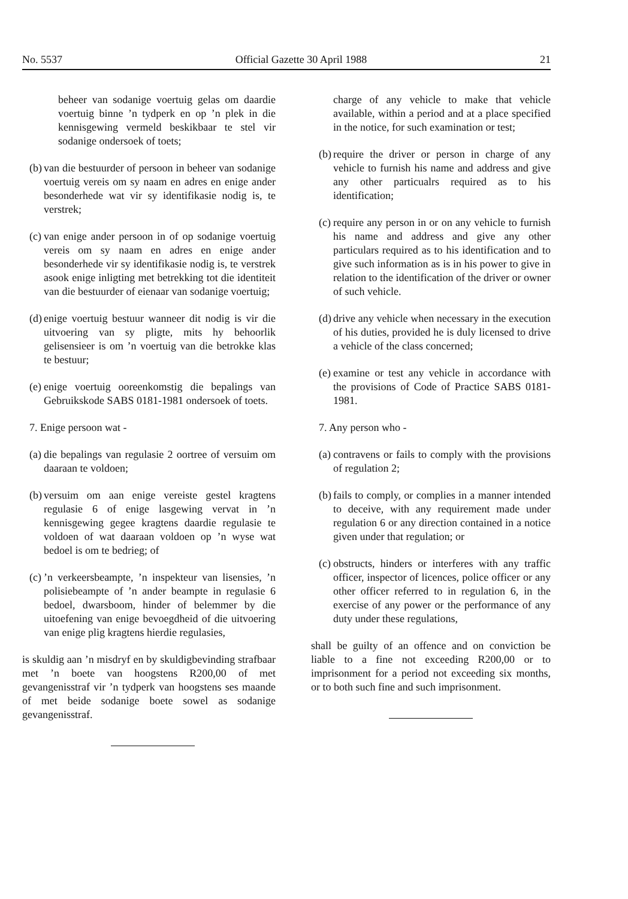No. 5537 Official Gazette 30 April 1988 21
beheer van sodanige voertuig gelas om daardie voertuig binne ’n tydperk en op ’n plek in die kennisgewing vermeld beskikbaar te stel vir sodanige ondersoek of toets;
(b) van die bestuurder of persoon in beheer van sodanige voertuig vereis om sy naam en adres en enige ander besonderhede wat vir sy identifikasie nodig is, te verstrek;
(c) van enige ander persoon in of op sodanige voertuig vereis om sy naam en adres en enige ander besonderhede vir sy identifikasie nodig is, te verstrek asook enige inligting met betrekking tot die identiteit van die bestuurder of eienaar van sodanige voertuig;
(d) enige voertuig bestuur wanneer dit nodig is vir die uitvoering van sy pligte, mits hy behoorlik gelisensieer is om ’n voertuig van die betrokke klas te bestuur;
(e) enige voertuig ooreenkomstig die bepalings van Gebruikskode SABS 0181-1981 ondersoek of toets.
7. Enige persoon wat -
(a) die bepalings van regulasie 2 oortree of versuim om daaraan te voldoen;
(b) versuim om aan enige vereiste gestel kragtens regulasie 6 of enige lasgewing vervat in ’n kennisgewing gegee kragtens daardie regulasie te voldoen of wat daaraan voldoen op ’n wyse wat bedoel is om te bedrieg; of
(c)’n verkeersbeampte, ’n inspekteur van lisensies, ’n polisiebeampte of ’n ander beampte in regulasie 6 bedoel, dwarsboom, hinder of belemmer by die uitoefening van enige bevoegdheid of die uitvoering van enige plig kragtens hierdie regulasies,
is skuldig aan ’n misdryf en by skuldigbevinding strafbaar met ’n boete van hoogstens R200,00 of met gevangenisstraf vir ’n tydperk van hoogstens ses maande of met beide sodanige boete sowel as sodanige gevangenisstraf.
charge of any vehicle to make that vehicle available, within a period and at a place specified in the notice, for such examination or test;
(b) require the driver or person in charge of any vehicle to furnish his name and address and give any other particualrs required as to his identification;
(c) require any person in or on any vehicle to furnish his name and address and give any other particulars required as to his identification and to give such information as is in his power to give in relation to the identification of the driver or owner of such vehicle.
(d) drive any vehicle when necessary in the execution of his duties, provided he is duly licensed to drive a vehicle of the class concerned;
(e) examine or test any vehicle in accordance with the provisions of Code of Practice SABS 0181-1981.
7. Any person who -
(a) contravens or fails to comply with the provisions of regulation 2;
(b) fails to comply, or complies in a manner intended to deceive, with any requirement made under regulation 6 or any direction contained in a notice given under that regulation; or
(c) obstructs, hinders or interferes with any traffic officer, inspector of licences, police officer or any other officer referred to in regulation 6, in the exercise of any power or the performance of any duty under these regulations,
shall be guilty of an offence and on conviction be liable to a fine not exceeding R200,00 or to imprisonment for a period not exceeding six months, or to both such fine and such imprisonment.